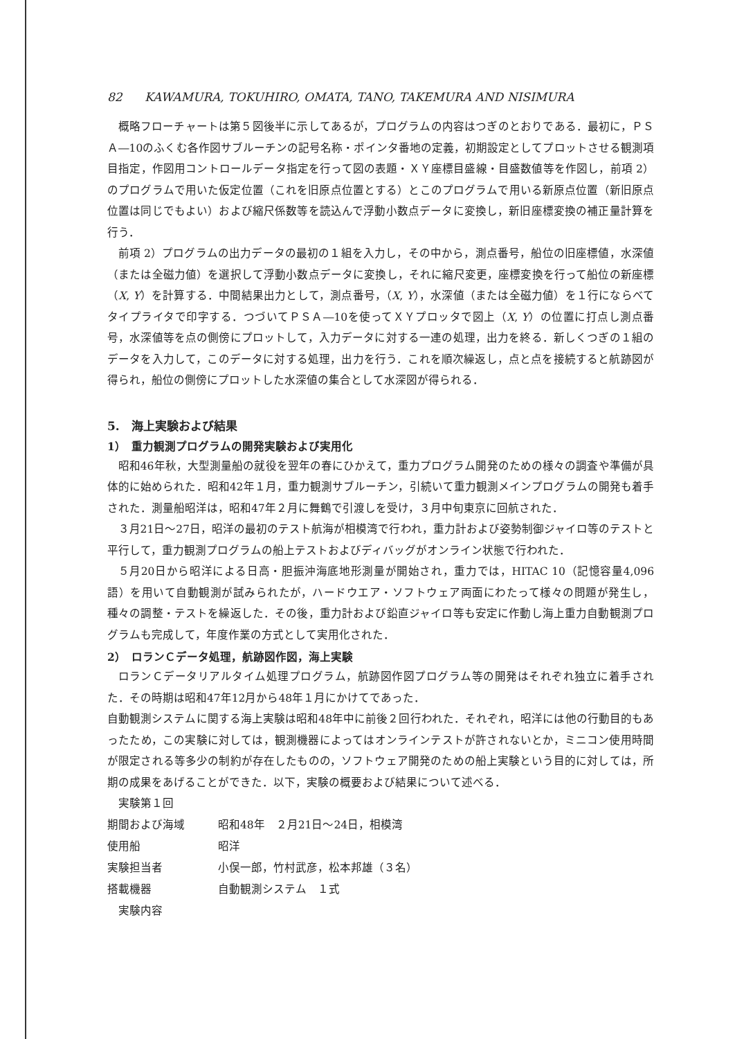82 KAWAMURA, TOKUHIRO, OMATA, TANO, TAKEMURA AND NISIMURA
概略フローチャートは第５図後半に示してあるが，プログラムの内容はつぎのとおりである．最初に，ＰＳＡ―10のふくむ各作図サブルーチンの記号名称・ポインタ番地の定義，初期設定としてプロットさせる観測項目指定，作図用コントロールデータ指定を行って図の表題・ＸＹ座標目盛線・目盛数値等を作図し，前項 2）のプログラムで用いた仮定位置（これを旧原点位置とする）とこのプログラムで用いる新原点位置（新旧原点位置は同じでもよい）および縮尺係数等を読込んで浮動小数点データに変換し，新旧座標変換の補正量計算を行う．
前項 2）プログラムの出力データの最初の１組を入力し，その中から，測点番号，船位の旧座標値，水深値（または全磁力値）を選択して浮動小数点データに変換し，それに縮尺変更，座標変換を行って船位の新座標（X, Y）を計算する．中間結果出力として，測点番号，（X, Y），水深値（または全磁力値）を１行にならべてタイプライタで印字する．つづいてＰＳＡ―10を使ってＸＹプロッタで図上（X, Y）の位置に打点し測点番号，水深値等を点の側傍にプロットして，入力データに対する一連の処理，出力を終る．新しくつぎの１組のデータを入力して，このデータに対する処理，出力を行う．これを順次繰返し，点と点を接続すると航跡図が得られ，船位の側傍にプロットした水深値の集合として水深図が得られる．
5.　海上実験および結果
1）　重力観測プログラムの開発実験および実用化
昭和46年秋，大型測量船の就役を翌年の春にひかえて，重力プログラム開発のための様々の調査や準備が具体的に始められた．昭和42年１月，重力観測サブルーチン，引続いて重力観測メインプログラムの開発も着手された．測量船昭洋は，昭和47年２月に舞鶴で引渡しを受け，３月中旬東京に回航された．
３月21日～27日，昭洋の最初のテスト航海が相模湾で行われ，重力計および姿勢制御ジャイロ等のテストと平行して，重力観測プログラムの船上テストおよびディバッグがオンライン状態で行われた．
５月20日から昭洋による日高・胆振沖海底地形測量が開始され，重力では，HITAC 10（記憶容量4,096語）を用いて自動観測が試みられたが，ハードウエア・ソフトウェア両面にわたって様々の問題が発生し，種々の調整・テストを繰返した．その後，重力計および鉛直ジャイロ等も安定に作動し海上重力自動観測プログラムも完成して，年度作業の方式として実用化された．
2）　ロランＣデータ処理，航跡図作図，海上実験
ロランＣデータリアルタイム処理プログラム，航跡図作図プログラム等の開発はそれぞれ独立に着手された．その時期は昭和47年12月から48年１月にかけてであった．
自動観測システムに関する海上実験は昭和48年中に前後２回行われた．それぞれ，昭洋には他の行動目的もあったため，この実験に対しては，観測機器によってはオンラインテストが許されないとか，ミニコン使用時間が限定される等多少の制約が存在したものの，ソフトウェア開発のための船上実験という目的に対しては，所期の成果をあげることができた．以下，実験の概要および結果について述べる．
実験第１回
期間および海域 昭和48年　２月21日～24日，相模湾
使用船 昭洋
実験担当者 小俣一郎，竹村武彦，松本邦雄（３名）
搭載機器 自動観測システム　１式
実験内容